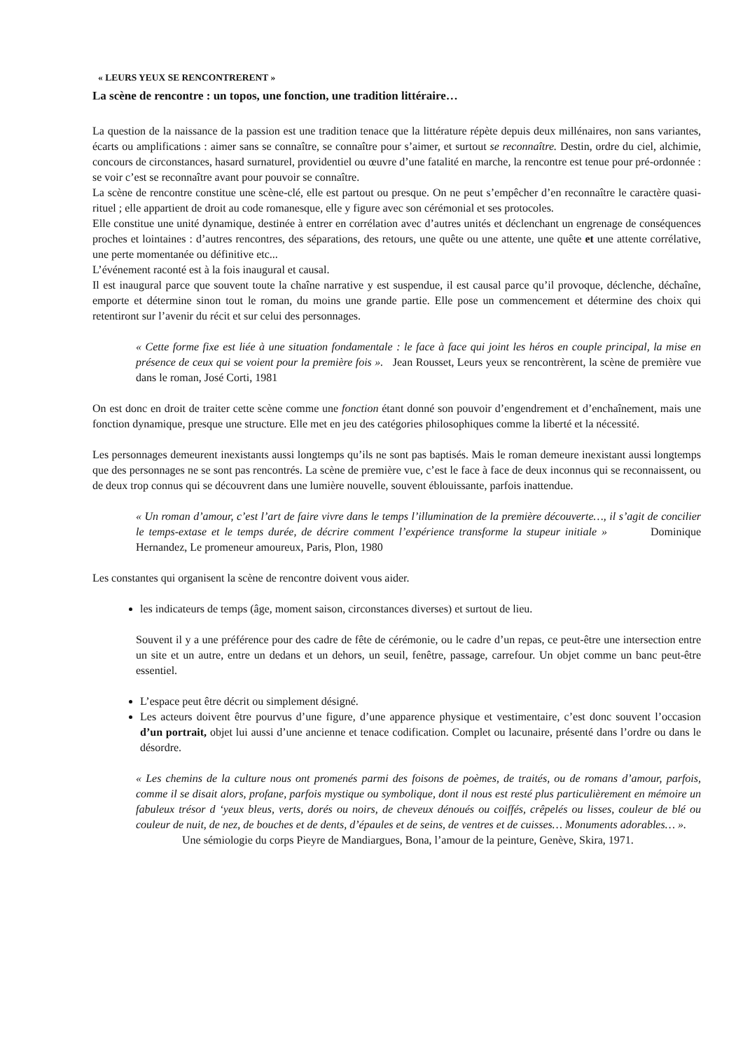« LEURS YEUX SE RENCONTRERENT »
La scène de rencontre : un topos, une fonction, une tradition littéraire…
La question de la naissance de la passion est une tradition tenace que la littérature répète depuis deux millénaires, non sans variantes, écarts ou amplifications : aimer sans se connaître, se connaître pour s’aimer, et surtout se reconnaître. Destin, ordre du ciel, alchimie, concours de circonstances, hasard surnaturel, providentiel ou œuvre d’une fatalité en marche, la rencontre est tenue pour pré-ordonnée : se voir c’est se reconnaître avant pour pouvoir se connaître.
La scène de rencontre constitue une scène-clé, elle est partout ou presque. On ne peut s’empêcher d’en reconnaître le caractère quasi-rituel ; elle appartient de droit au code romanesque, elle y figure avec son cérémonial et ses protocoles.
Elle constitue une unité dynamique, destinée à entrer en corrélation avec d’autres unités et déclenchant un engrenage de conséquences proches et lointaines : d’autres rencontres, des séparations, des retours, une quête ou une attente, une quête et une attente corrélative, une perte momentanée ou définitive etc...
L’événement raconté est à la fois inaugural et causal.
Il est inaugural parce que souvent toute la chaîne narrative y est suspendue, il est causal parce qu’il provoque, déclenche, déchaîne, emporte et détermine sinon tout le roman, du moins une grande partie. Elle pose un commencement et détermine des choix qui retentiront sur l’avenir du récit et sur celui des personnages.
« Cette forme fixe est liée à une situation fondamentale : le face à face qui joint les héros en couple principal, la mise en présence de ceux qui se voient pour la première fois ». Jean Rousset, Leurs yeux se rencontrèrent, la scène de première vue dans le roman, José Corti, 1981
On est donc en droit de traiter cette scène comme une fonction étant donné son pouvoir d’engendrement et d’enchaînement, mais une fonction dynamique, presque une structure. Elle met en jeu des catégories philosophiques comme la liberté et la nécessité.
Les personnages demeurent inexistants aussi longtemps qu’ils ne sont pas baptisés. Mais le roman demeure inexistant aussi longtemps que des personnages ne se sont pas rencontrés. La scène de première vue, c’est le face à face de deux inconnus qui se reconnaissent, ou de deux trop connus qui se découvrent dans une lumière nouvelle, souvent éblouissante, parfois inattendue.
« Un roman d’amour, c’est l’art de faire vivre dans le temps l’illumination de la première découverte…, il s’agit de concilier le temps-extase et le temps durée, de décrire comment l’expérience transforme la stupeur initiale » Dominique Hernandez, Le promeneur amoureux, Paris, Plon, 1980
Les constantes qui organisent la scène de rencontre doivent vous aider.
les indicateurs de temps (âge, moment saison, circonstances diverses) et surtout de lieu.
Souvent il y a une préférence pour des cadre de fête de cérémonie, ou le cadre d’un repas, ce peut-être une intersection entre un site et un autre, entre un dedans et un dehors, un seuil, fenêtre, passage, carrefour. Un objet comme un banc peut-être essentiel.
L’espace peut être décrit ou simplement désigné.
Les acteurs doivent être pourvus d’une figure, d’une apparence physique et vestimentaire, c’est donc souvent l’occasion d’un portrait, objet lui aussi d’une ancienne et tenace codification. Complet ou lacunaire, présenté dans l’ordre ou dans le désordre.
« Les chemins de la culture nous ont promenés parmi des foisons de poèmes, de traités, ou de romans d’amour, parfois, comme il se disait alors, profane, parfois mystique ou symbolique, dont il nous est resté plus particulièrement en mémoire un fabuleux trésor d ‘yeux bleus, verts, dorés ou noirs, de cheveux dénoués ou coiffés, crêpelés ou lisses, couleur de blé ou couleur de nuit, de nez, de bouches et de dents, d’épaules et de seins, de ventres et de cuisses… Monuments adorables… ».
Une sémiologie du corps Pieyre de Mandiargues, Bona, l’amour de la peinture, Genève, Skira, 1971.